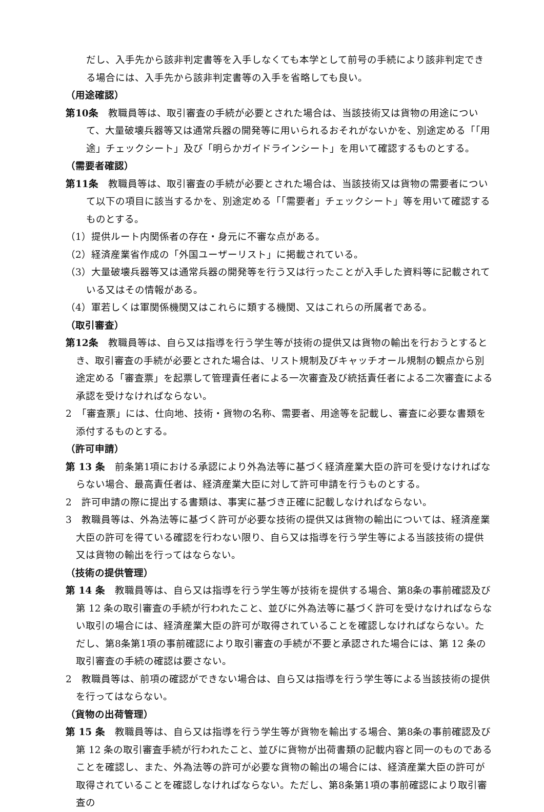だし、入手先から該非判定書等を入手しなくても本学として前号の手続により該非判定できる場合には、入手先から該非判定書等の入手を省略しても良い。
（用途確認）
第10条　教職員等は、取引審査の手続が必要とされた場合は、当該技術又は貨物の用途について、大量破壊兵器等又は通常兵器の開発等に用いられるおそれがないかを、別途定める「「用途」チェックシート」及び「明らかガイドラインシート」を用いて確認するものとする。
（需要者確認）
第11条　教職員等は、取引審査の手続が必要とされた場合は、当該技術又は貨物の需要者について以下の項目に該当するかを、別途定める「「需要者」チェックシート」等を用いて確認するものとする。
（1）提供ルート内関係者の存在・身元に不審な点がある。
（2）経済産業省作成の「外国ユーザーリスト」に掲載されている。
（3）大量破壊兵器等又は通常兵器の開発等を行う又は行ったことが入手した資料等に記載されている又はその情報がある。
（4）軍若しくは軍関係機関又はこれらに類する機関、又はこれらの所属者である。
（取引審査）
第12条　教職員等は、自ら又は指導を行う学生等が技術の提供又は貨物の輸出を行おうとするとき、取引審査の手続が必要とされた場合は、リスト規制及びキャッチオール規制の観点から別途定める「審査票」を起票して管理責任者による一次審査及び統括責任者による二次審査による承認を受けなければならない。
2　「審査票」には、仕向地、技術・貨物の名称、需要者、用途等を記載し、審査に必要な書類を添付するものとする。
（許可申請）
第 13 条　前条第1項における承認により外為法等に基づく経済産業大臣の許可を受けなければならない場合、最高責任者は、経済産業大臣に対して許可申請を行うものとする。
2　許可申請の際に提出する書類は、事実に基づき正確に記載しなければならない。
3　教職員等は、外為法等に基づく許可が必要な技術の提供又は貨物の輸出については、経済産業大臣の許可を得ている確認を行わない限り、自ら又は指導を行う学生等による当該技術の提供又は貨物の輸出を行ってはならない。
（技術の提供管理）
第 14 条　教職員等は、自ら又は指導を行う学生等が技術を提供する場合、第8条の事前確認及び第 12 条の取引審査の手続が行われたこと、並びに外為法等に基づく許可を受けなければならない取引の場合には、経済産業大臣の許可が取得されていることを確認しなければならない。ただし、第8条第1項の事前確認により取引審査の手続が不要と承認された場合には、第 12 条の取引審査の手続の確認は要さない。
2　教職員等は、前項の確認ができない場合は、自ら又は指導を行う学生等による当該技術の提供を行ってはならない。
（貨物の出荷管理）
第 15 条　教職員等は、自ら又は指導を行う学生等が貨物を輸出する場合、第8条の事前確認及び第 12 条の取引審査手続が行われたこと、並びに貨物が出荷書類の記載内容と同一のものであることを確認し、また、外為法等の許可が必要な貨物の輸出の場合には、経済産業大臣の許可が取得されていることを確認しなければならない。ただし、第8条第1項の事前確認により取引審査の